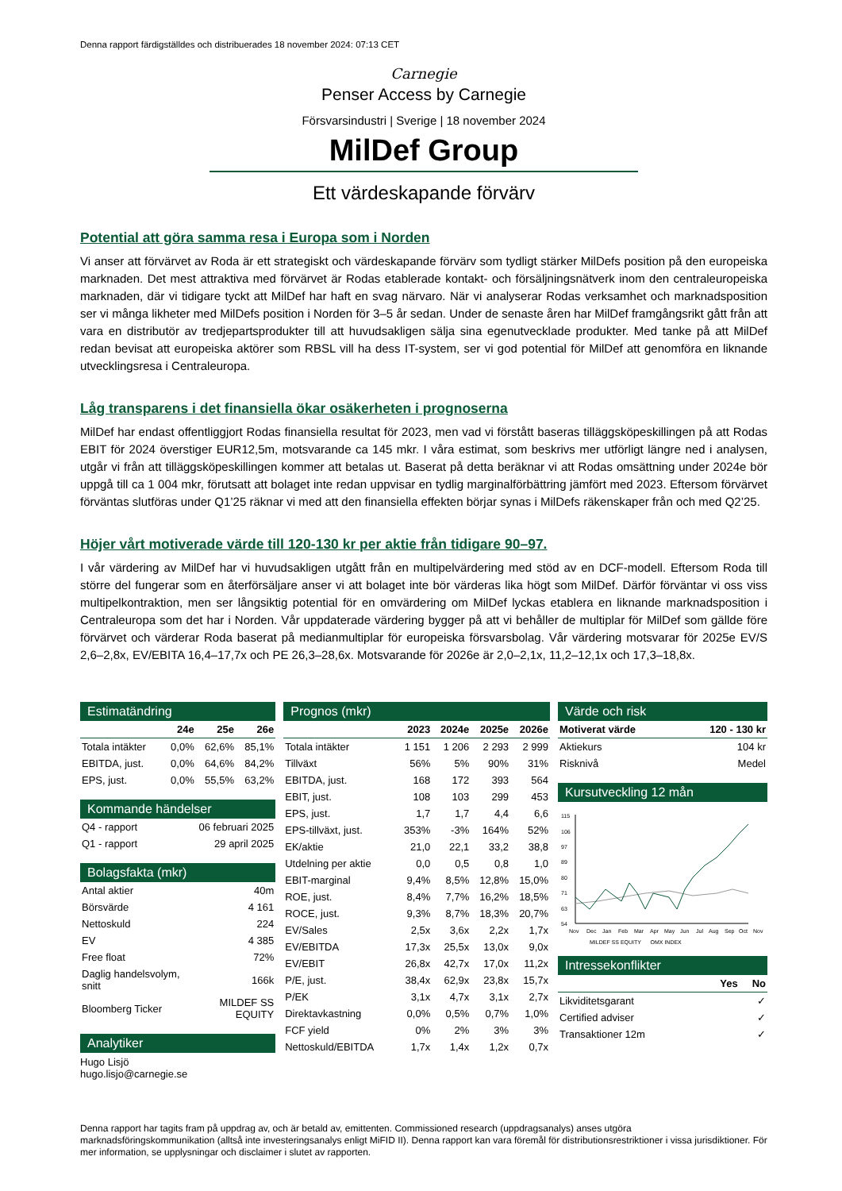Denna rapport färdigställdes och distribuerades 18 november 2024: 07:13 CET
Carnegie
Penser Access by Carnegie
Försvarsindustri | Sverige | 18 november 2024
MilDef Group
Ett värdeskapande förvärv
Potential att göra samma resa i Europa som i Norden
Vi anser att förvärvet av Roda är ett strategiskt och värdeskapande förvärv som tydligt stärker MilDefs position på den europeiska marknaden. Det mest attraktiva med förvärvet är Rodas etablerade kontakt- och försäljningsnätverk inom den centraleuropeiska marknaden, där vi tidigare tyckt att MilDef har haft en svag närvaro. När vi analyserar Rodas verksamhet och marknadsposition ser vi många likheter med MilDefs position i Norden för 3–5 år sedan. Under de senaste åren har MilDef framgångsrikt gått från att vara en distributör av tredjepartsprodukter till att huvudsakligen sälja sina egenutvecklade produkter. Med tanke på att MilDef redan bevisat att europeiska aktörer som RBSL vill ha dess IT-system, ser vi god potential för MilDef att genomföra en liknande utvecklingsresa i Centraleuropa.
Låg transparens i det finansiella ökar osäkerheten i prognoserna
MilDef har endast offentliggjort Rodas finansiella resultat för 2023, men vad vi förstått baseras tilläggsköpeskillingen på att Rodas EBIT för 2024 överstiger EUR12,5m, motsvarande ca 145 mkr. I våra estimat, som beskrivs mer utförligt längre ned i analysen, utgår vi från att tilläggsköpeskillingen kommer att betalas ut. Baserat på detta beräknar vi att Rodas omsättning under 2024e bör uppgå till ca 1 004 mkr, förutsatt att bolaget inte redan uppvisar en tydlig marginalförbättring jämfört med 2023. Eftersom förvärvet förväntas slutföras under Q1’25 räknar vi med att den finansiella effekten börjar synas i MilDefs räkenskaper från och med Q2’25.
Höjer vårt motiverade värde till 120-130 kr per aktie från tidigare 90–97.
I vår värdering av MilDef har vi huvudsakligen utgått från en multipelvärdering med stöd av en DCF-modell. Eftersom Roda till större del fungerar som en återförsäljare anser vi att bolaget inte bör värderas lika högt som MilDef. Därför förväntar vi oss viss multipelkontraktion, men ser långsiktig potential för en omvärdering om MilDef lyckas etablera en liknande marknadsposition i Centraleuropa som det har i Norden. Vår uppdaterade värdering bygger på att vi behåller de multiplar för MilDef som gällde före förvärvet och värderar Roda baserat på medianmultiplar för europeiska försvarsbolag. Vår värdering motsvarar för 2025e EV/S 2,6–2,8x, EV/EBITA 16,4–17,7x och PE 26,3–28,6x. Motsvarande för 2026e är 2,0–2,1x, 11,2–12,1x och 17,3–18,8x.
Estimatändring
| | 24e | 25e | 26e |
| --- | --- | --- | --- |
| Totala intäkter | 0,0% | 62,6% | 85,1% |
| EBITDA, just. | 0,0% | 64,6% | 84,2% |
| EPS, just. | 0,0% | 55,5% | 63,2% |
Kommande händelser
| Q4 - rapport | 06 februari 2025 |
| Q1 - rapport | 29 april 2025 |
Bolagsfakta (mkr)
| Antal aktier | 40m |
| Börsvärde | 4 161 |
| Nettoskuld | 224 |
| EV | 4 385 |
| Free float | 72% |
| Daglig handelsvolym, snitt | 166k |
| Bloomberg Ticker | MILDEF SS EQUITY |
Analytiker
Hugo Lisjö
hugo.lisjo@carnegie.se
Prognos (mkr)
| | 2023 | 2024e | 2025e | 2026e |
| --- | --- | --- | --- | --- |
| Totala intäkter | 1 151 | 1 206 | 2 293 | 2 999 |
| Tillväxt | 56% | 5% | 90% | 31% |
| EBITDA, just. | 168 | 172 | 393 | 564 |
| EBIT, just. | 108 | 103 | 299 | 453 |
| EPS, just. | 1,7 | 1,7 | 4,4 | 6,6 |
| EPS-tillväxt, just. | 353% | -3% | 164% | 52% |
| EK/aktie | 21,0 | 22,1 | 33,2 | 38,8 |
| Utdelning per aktie | 0,0 | 0,5 | 0,8 | 1,0 |
| EBIT-marginal | 9,4% | 8,5% | 12,8% | 15,0% |
| ROE, just. | 8,4% | 7,7% | 16,2% | 18,5% |
| ROCE, just. | 9,3% | 8,7% | 18,3% | 20,7% |
| EV/Sales | 2,5x | 3,6x | 2,2x | 1,7x |
| EV/EBITDA | 17,3x | 25,5x | 13,0x | 9,0x |
| EV/EBIT | 26,8x | 42,7x | 17,0x | 11,2x |
| P/E, just. | 38,4x | 62,9x | 23,8x | 15,7x |
| P/EK | 3,1x | 4,7x | 3,1x | 2,7x |
| Direktavkastning | 0,0% | 0,5% | 0,7% | 1,0% |
| FCF yield | 0% | 2% | 3% | 3% |
| Nettoskuld/EBITDA | 1,7x | 1,4x | 1,2x | 0,7x |
Värde och risk
| Motiverat värde | 120 - 130 kr |
| --- | --- |
| Aktiekurs | 104 kr |
| Risknivå | Medel |
Kursutveckling 12 mån
115
106
97
89
80
71
63
54
Nov
Dec
Jan
Feb
Mar
Apr
May
Jun
Jul
Aug
Sep
Oct
Nov
MILDEF SS EQUITY OMX INDEX
Intressekonflikter
| | Yes | No |
| --- | --- | --- |
| Likviditetsgarant | | ✓ |
| Certified adviser | | ✓ |
| Transaktioner 12m | | ✓ |
Denna rapport har tagits fram på uppdrag av, och är betald av, emittenten. Commissioned research (uppdragsanalys) anses utgöra marknadsföringskommunikation (alltså inte investeringsanalys enligt MiFID II). Denna rapport kan vara föremål för distributionsrestriktioner i vissa jurisdiktioner. För mer information, se upplysningar och disclaimer i slutet av rapporten.